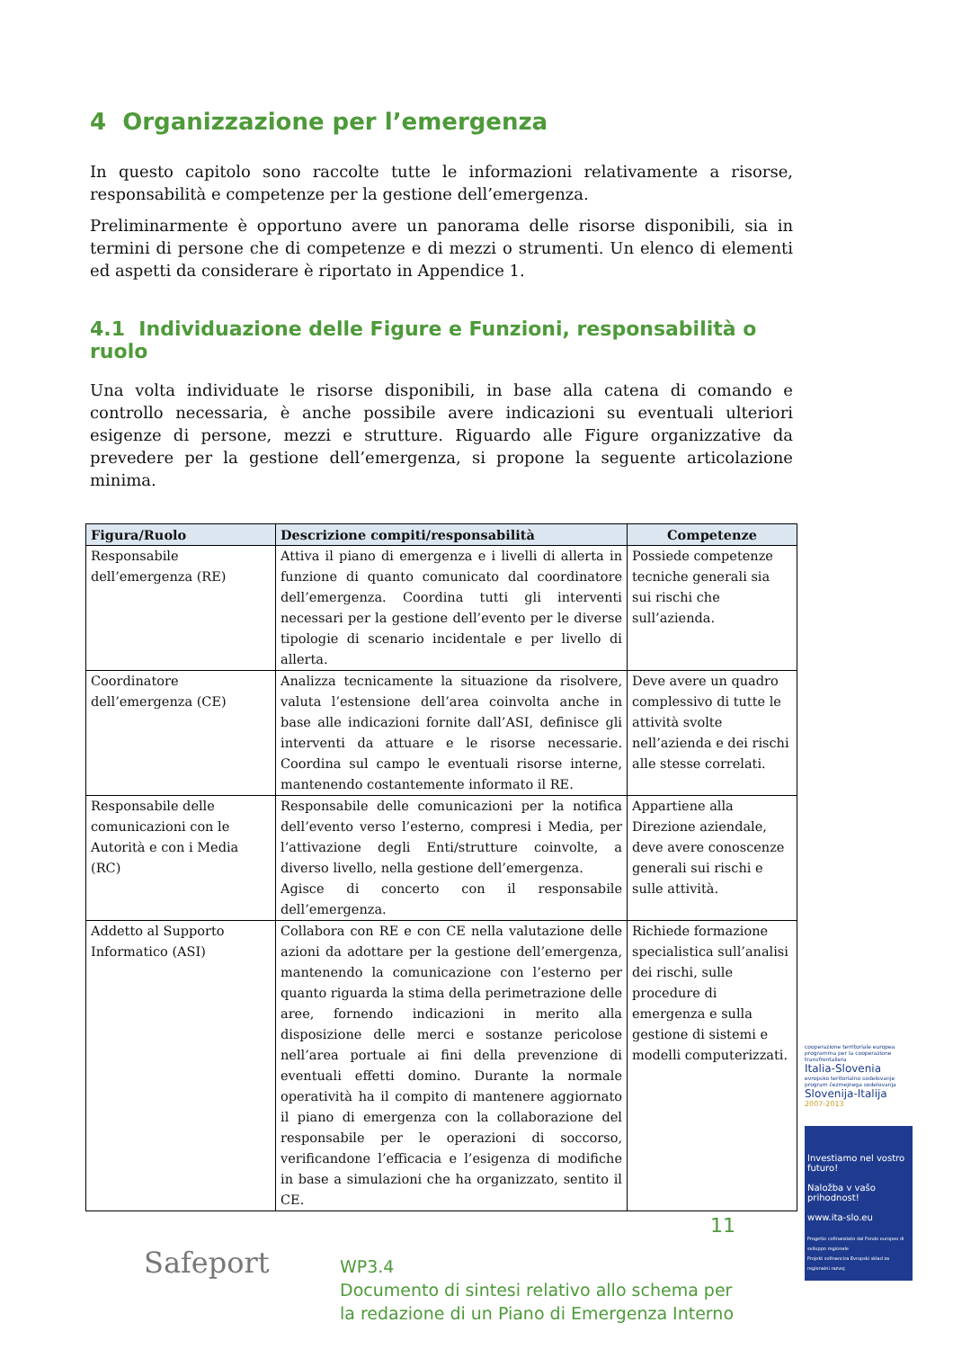4 Organizzazione per l’emergenza
In questo capitolo sono raccolte tutte le informazioni relativamente a risorse, responsabilità e competenze per la gestione dell’emergenza.
Preliminarmente è opportuno avere un panorama delle risorse disponibili, sia in termini di persone che di competenze e di mezzi o strumenti. Un elenco di elementi ed aspetti da considerare è riportato in Appendice 1.
4.1 Individuazione delle Figure e Funzioni, responsabilità o ruolo
Una volta individuate le risorse disponibili, in base alla catena di comando e controllo necessaria, è anche possibile avere indicazioni su eventuali ulteriori esigenze di persone, mezzi e strutture. Riguardo alle Figure organizzative da prevedere per la gestione dell’emergenza, si propone la seguente articolazione minima.
| Figura/Ruolo | Descrizione compiti/responsabilità | Competenze |
| --- | --- | --- |
| Responsabile dell’emergenza (RE) | Attiva il piano di emergenza e i livelli di allerta in funzione di quanto comunicato dal coordinatore dell’emergenza. Coordina tutti gli interventi necessari per la gestione dell’evento per le diverse tipologie di scenario incidentale e per livello di allerta. | Possiede competenze tecniche generali sia sui rischi che sull’azienda. |
| Coordinatore dell’emergenza (CE) | Analizza tecnicamente la situazione da risolvere, valuta l’estensione dell’area coinvolta anche in base alle indicazioni fornite dall’ASI, definisce gli interventi da attuare e le risorse necessarie. Coordina sul campo le eventuali risorse interne, mantenendo costantemente informato il RE. | Deve avere un quadro complessivo di tutte le attività svolte nell’azienda e dei rischi alle stesse correlati. |
| Responsabile delle comunicazioni con le Autorità e con i Media (RC) | Responsabile delle comunicazioni per la notifica dell’evento verso l’esterno, compresi i Media, per l’attivazione degli Enti/strutture coinvolte, a diverso livello, nella gestione dell’emergenza. Agisce di concerto con il responsabile dell’emergenza. | Appartiene alla Direzione aziendale, deve avere conoscenze generali sui rischi e sulle attività. |
| Addetto al Supporto Informatico (ASI) | Collabora con RE e con CE nella valutazione delle azioni da adottare per la gestione dell’emergenza, mantenendo la comunicazione con l’esterno per quanto riguarda la stima della perimetrazione delle aree, fornendo indicazioni in merito alla disposizione delle merci e sostanze pericolose nell’area portuale ai fini della prevenzione di eventuali effetti domino. Durante la normale operatività ha il compito di mantenere aggiornato il piano di emergenza con la collaborazione del responsabile per le operazioni di soccorso, verificandone l’efficacia e l’esigenza di modifiche in base a simulazioni che ha organizzato, sentito il CE. | Richiede formazione specialistica sull’analisi dei rischi, sulle procedure di emergenza e sulla gestione di sistemi e modelli computerizzati. |
cooperazione territoriale europea programma per la cooperazione transfrontaliera
Italia-Slovenia
evropsko teritorialno sodelovanje program čezmejnega sodelovanja
Slovenija-Italija
2007-2013
Investiamo nel vostro futuro!
Naložba v vašo prihodnost!
www.ita-slo.eu
Progetto cofinanziato dal Fondo europeo di sviluppo regionale
Projekt sofinancira Evropski sklad za regionalni razvoj
Safeport
11
WP3.4
Documento di sintesi relativo allo schema per
la redazione di un Piano di Emergenza Interno